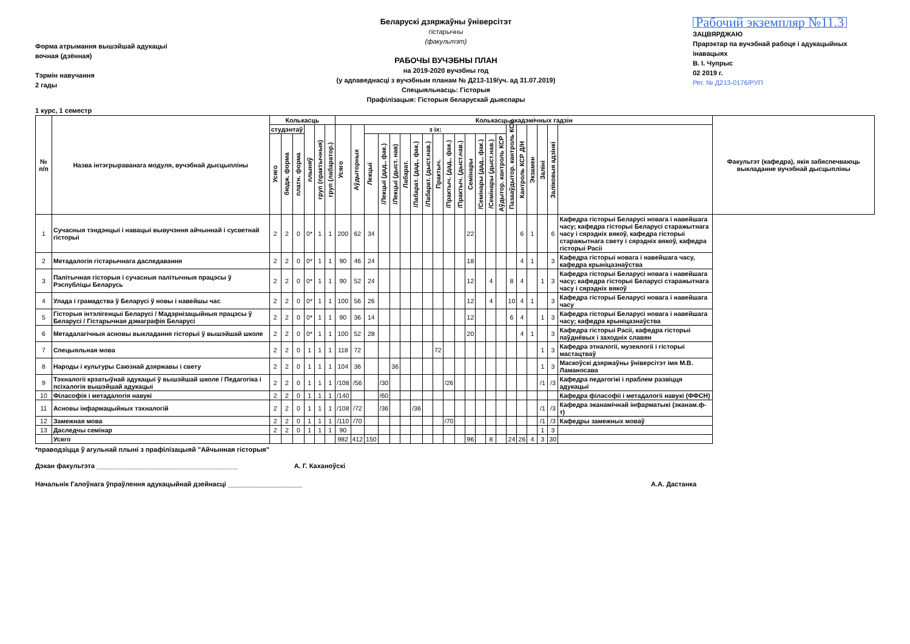Форма атрымання вышэйшай адукацыі
вочная (дзённая)
Тэрмін навучання
2 гады
Беларускі дзяржаўны ўніверсітэт
гістарычны
(факультэт)
РАБОЧЫ ВУЧЭБНЫ ПЛАН
на 2019-2020 вучэбны год
(у адпаведнасці з вучэбным планам № Д213-119/уч. ад 31.07.2019)
Спецыяльнасць: Гісторыя
Прафілізацыя: Гісторыя беларускай дыяспары
Рабочий экземпляр №11.3
ЗАЦВЯРДЖАЮ
Прарэктар па вучэбнай рабоце і адукацыйных інавацыях
В. І. Чупрыс
02 2019 г.
Рег. № Д213-0176/РУП
1 курс, 1 семестр
| № п/п | Назва інтэгрыраванага модуля, вучэбнай дысцыпліны | Колькасць | | | | | | Колькасць акадэмічных гадзін | | | | | | | | | | | | | | | | | | | | | Факультэт (кафедра), якія забяспечваюць выкладанне вучэбнай дысцыпліны |
| --- | --- | --- | --- | --- | --- | --- | --- | --- | --- | --- | --- | --- | --- | --- | --- | --- | --- | --- | --- | --- | --- | --- | --- | --- | --- | --- | --- | --- | --- |
| | | студэнтаў | | | плыняў | груп (практычныя) | груп (лабаратор.) | Усяго | Аўдыторных | з іх: | | | | | | | | | | | | | Пазааўдытор. кантроль КСР | Кантроль КСР Д/Н | Экзамен | Заліні | Заліковыя адзінкі | | |
| | | Усяго | бюдж. форма | платн. форма | | | | | | Лекцыі | /Лекцыі (дад., фак.) | /Лекцыі (дыст. нав) | Лабарат. | /Лабарат. (дад., фак.) | /Лабарат. (дыст.нав.) | Практыч. | /Практыч. (дад., фак.) | /Практыч. (дыст.нав.) | Семінары | /Семінары (дад., фак.) | /Семінары (дыст.нав.) | Аўдытор. кантроль КСР | | | | | | | |
| 1 | Сучасныя тэндэнцыі і навацыі вывучэння айчыннай і сусветнай гісторыі | 2 | 2 | 0 | 0* | 1 | 1 | 200 | 62 | 34 | | | | | | | | | 22 | | | | | 6 | 1 | | 6 | Кафедра гісторыі Беларусі новага і навейшага часу; кафедра гісторыі Беларусі старажытнага часу і сярэдніх вякоў, кафедра гісторыі старажытнага свету і сярэдніх вякоў, кафедра гісторыі Расіі | |
| 2 | Метадалогія гістарычнага даследавання | 2 | 2 | 0 | 0* | 1 | 1 | 90 | 46 | 24 | | | | | | | | | 18 | | | | | 4 | 1 | | 3 | Кафедра гісторыі новага і навейшага часу, кафедра крыніцазнаўства | |
| 3 | Палітычная гісторыя і сучасныя палітычныя працэсы ў Рэспубліцы Беларусь | 2 | 2 | 0 | 0* | 1 | 1 | 90 | 52 | 24 | | | | | | | | | 12 | | 4 | | 8 | 4 | | 1 | 3 | Кафедра гісторыі Беларусі новага і навейшага часу; кафедра гісторыі Беларусі старажытнага часу і сярэдніх вякоў | |
| 4 | Улада і грамадства ў Беларусі ў новы і навейшы час | 2 | 2 | 0 | 0* | 1 | 1 | 100 | 56 | 26 | | | | | | | | | 12 | | 4 | | 10 | 4 | 1 | | 3 | Кафедра гісторыі Беларусі новага і навейшага часу | |
| 5 | Гісторыя інтэлігенцыі Беларусі / Мадэрнізацыйныя працэсы ў Беларусі / Гістарычная дэмаграфія Беларусі | 2 | 2 | 0 | 0* | 1 | 1 | 90 | 36 | 14 | | | | | | | | | 12 | | | | 6 | 4 | | 1 | 3 | Кафедра гісторыі Беларусі новага і навейшага часу; кафедра крыніцазнаўства | |
| 6 | Метадалагічныя асновы выкладання гісторыі ў вышэйшай школе | 2 | 2 | 0 | 0* | 1 | 1 | 100 | 52 | 28 | | | | | | | | | 20 | | | | | 4 | 1 | | 3 | Кафедра гісторыі Расіі, кафедра гісторыі паўднёвых і заходніх славян | |
| 7 | Спецыяльная мова | 2 | 2 | 0 | 1 | 1 | 1 | 118 | 72 | | | | | | | 72 | | | | | | | | | | 1 | 3 | Кафедра этналогіі, музеялогіі і гісторыі мастацтваў | |
| 8 | Народы і культуры Саюзнай дзяржавы і свету | 2 | 2 | 0 | 1 | 1 | 1 | 104 | 36 | | | 36 | | | | | | | | | | | | | | 1 | 3 | Маскоўскі дзяржаўны ўніверсітэт імя М.В. Ламаносава | |
| 9 | Тэхналогіі крэатыўнай адукацыі ў вышэйшай школе / Педагогіка і псіхалогія вышэйшай адукацыі | 2 | 2 | 0 | 1 | 1 | 1 | /108 | /56 | | /30 | | | | | | /26 | | | | | | | | | /1 | /3 | Кафедра педагогікі і праблем развіцця адукацыі | |
| 10 | Філасофія і метадалогія навукі | 2 | 2 | 0 | 1 | 1 | 1 | /140 | | | /60 | | | | | | | | | | | | | | | | | Кафедра філасофіі і метадалогіі навукі (ФФСН) | |
| 11 | Асновы інфармацыйных тэхналогій | 2 | 2 | 0 | 1 | 1 | 1 | /108 | /72 | | /36 | | | /36 | | | | | | | | | | | | /1 | /3 | Кафедра эканамічнай інфарматыкі (эканам.ф-т) | |
| 12 | Замежная мова | 2 | 2 | 0 | 1 | 1 | 1 | /110 | /70 | | | | | | | | /70 | | | | | | | | | /1 | /3 | Кафедры замежных моваў | |
| 13 | Даследчы семінар | 2 | 2 | 0 | 1 | 1 | 1 | 90 | | | | | | | | | | | | | | | | | | 1 | 3 | | |
| | Усяго | | | | | | | 982 | 412 | 150 | | | | | | | | | 96 | | 8 | | 24 | 26 | 4 | 3 | 30 | | |
*праводзіцца ў агульнай плыні з прафілізацыяй "Айчынная гісторыя"
Дэкан факультэта ______________________________________ А. Г. Каханоўскі
Начальнік Галоўнага ўпраўлення адукацыйнай дзейнасці ____________________ А.А. Дастанка